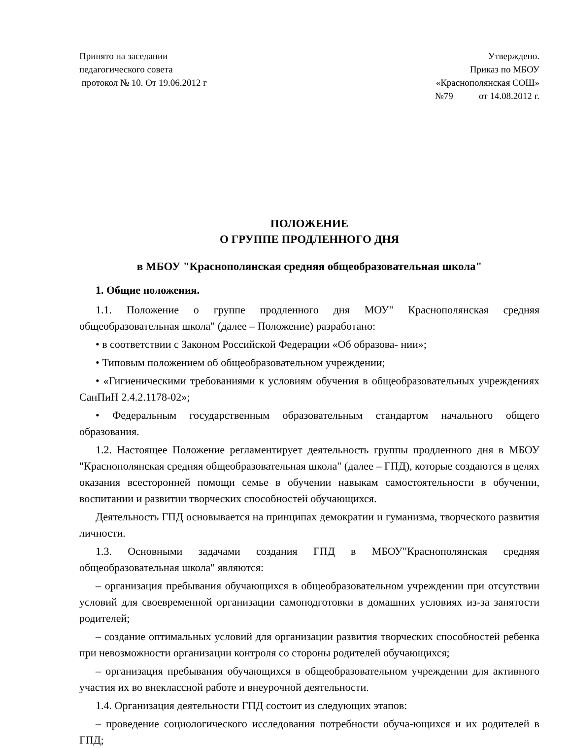Принято на заседании
педагогического совета
протокол № 10. От 19.06.2012 г
Утверждено.
Приказ по МБОУ
«Краснополянская СОШ»
№79 от 14.08.2012 г.
ПОЛОЖЕНИЕ
О ГРУППЕ ПРОДЛЕННОГО ДНЯ
в МБОУ "Краснополянская средняя общеобразовательная школа"
1. Общие положения.
1.1. Положение о группе продленного дня МОУ" Краснополянская средняя общеобразовательная школа" (далее – Положение) разработано:
• в соответствии с Законом Российской Федерации «Об образова- нии»;
• Типовым положением об общеобразовательном учреждении;
• «Гигиеническими требованиями к условиям обучения в общеобразовательных учреждениях СанПиН 2.4.2.1178-02»;
• Федеральным государственным образовательным стандартом начального общего образования.
1.2. Настоящее Положение регламентирует деятельность группы продленного дня в МБОУ "Краснополянская средняя общеобразовательная школа" (далее – ГПД), которые создаются в целях оказания всесторонней помощи семье в обучении навыкам самостоятельности в обучении, воспитании и развитии творческих способностей обучающихся.
Деятельность ГПД основывается на принципах демократии и гуманизма, творческого развития личности.
1.3. Основными задачами создания ГПД в МБОУ"Краснополянская средняя общеобразовательная школа" являются:
– организация пребывания обучающихся в общеобразовательном учреждении при отсутствии условий для своевременной организации самоподготовки в домашних условиях из-за занятости родителей;
– создание оптимальных условий для организации развития творческих способностей ребенка при невозможности организации контроля со стороны родителей обучающихся;
– организация пребывания обучающихся в общеобразовательном учреждении для активного участия их во внеклассной работе и внеурочной деятельности.
1.4. Организация деятельности ГПД состоит из следующих этапов:
– проведение социологического исследования потребности обуча-ющихся и их родителей в ГПД;